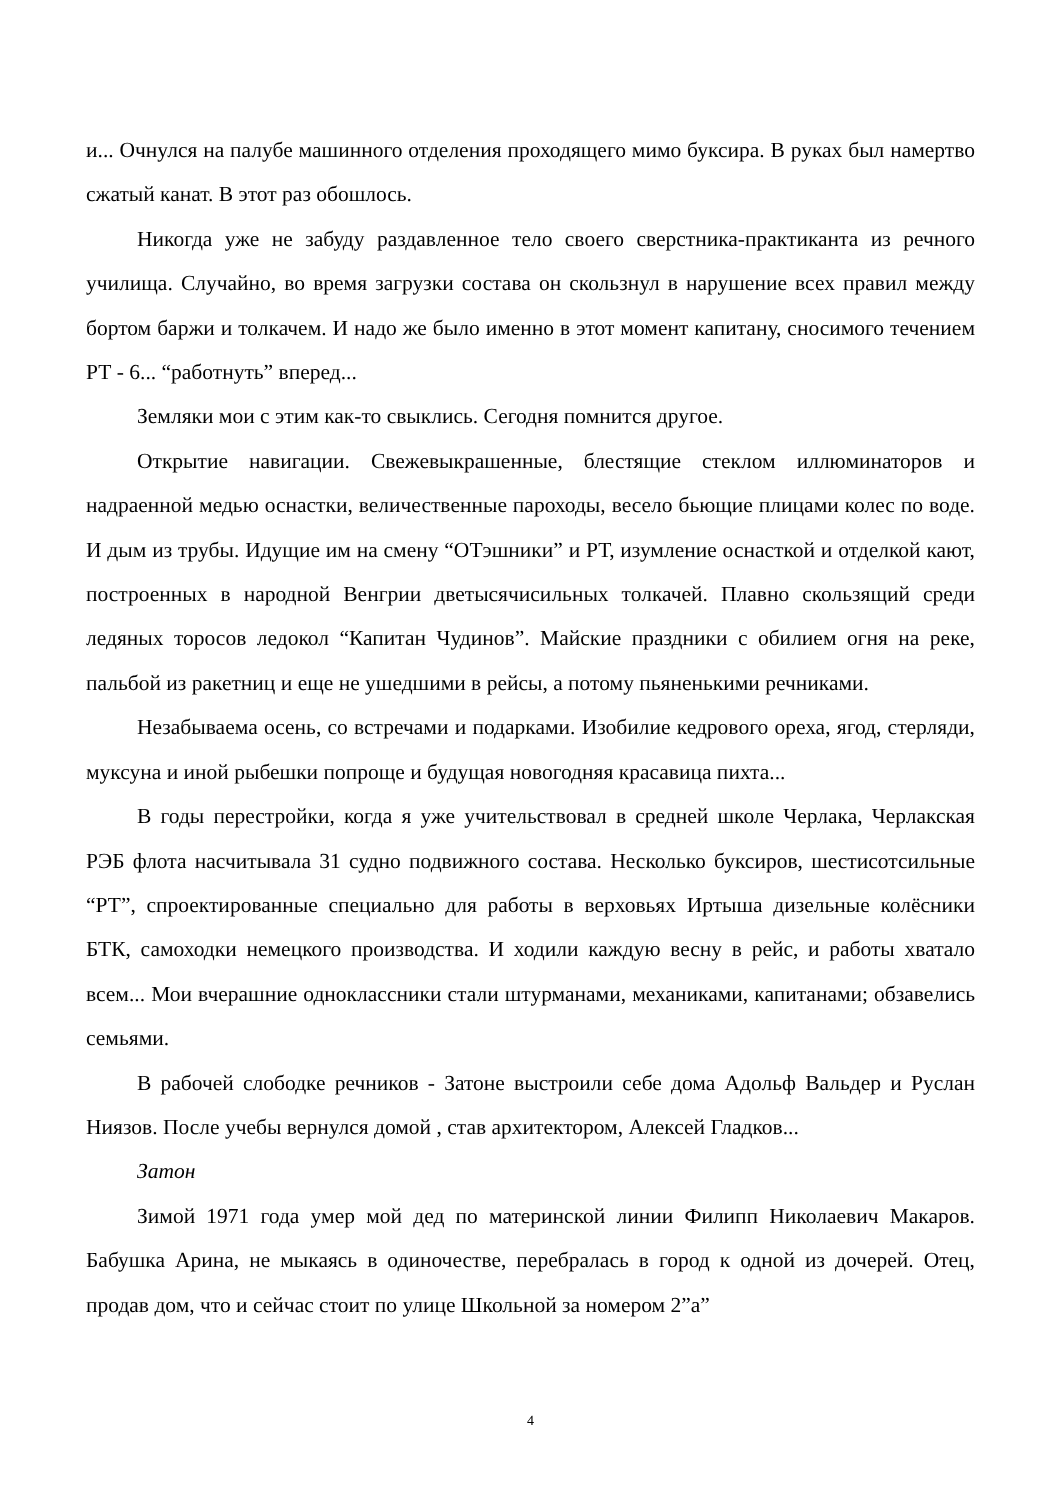и... Очнулся на палубе машинного отделения проходящего мимо буксира. В руках был намертво сжатый канат. В этот раз обошлось.
Никогда уже не забуду раздавленное тело своего сверстника-практиканта из речного училища. Случайно, во время загрузки состава он скользнул в нарушение всех правил между бортом баржи и толкачем. И надо же было именно в этот момент капитану, сносимого течением РТ - 6... “работнуть” вперед...
Земляки мои с этим как-то свыклись. Сегодня помнится другое.
Открытие навигации. Свежевыкрашенные, блестящие стеклом иллюминаторов и надраенной медью оснастки, величественные пароходы, весело бьющие плицами колес по воде. И дым из трубы. Идущие им на смену “ОТэшники” и РТ, изумление оснасткой и отделкой кают, построенных в народной Венгрии дветысячисильных толкачей. Плавно скользящий среди ледяных торосов ледокол “Капитан Чудинов”. Майские праздники с обилием огня на реке, пальбой из ракетниц и еще не ушедшими в рейсы, а потому пьяненькими речниками.
Незабываема осень, со встречами и подарками. Изобилие кедрового ореха, ягод, стерляди, муксуна и иной рыбешки попроще и будущая новогодняя красавица пихта...
В годы перестройки, когда я уже учительствовал в средней школе Черлака, Черлакская РЭБ флота насчитывала 31 судно подвижного состава. Несколько буксиров, шестисотсильные “РТ”, спроектированные специально для работы в верховьях Иртыша дизельные колёсники БТК, самоходки немецкого производства. И ходили каждую весну в рейс, и работы хватало всем... Мои вчерашние одноклассники стали штурманами, механиками, капитанами; обзавелись семьями.
В рабочей слободке речников - Затоне выстроили себе дома Адольф Вальдер и Руслан Ниязов. После учебы вернулся домой , став архитектором, Алексей Гладков...
Затон
Зимой 1971 года умер мой дед по материнской линии Филипп Николаевич Макаров. Бабушка Арина, не мыкаясь в одиночестве, перебралась в город к одной из дочерей. Отец, продав дом, что и сейчас стоит по улице Школьной за номером 2”а”
4